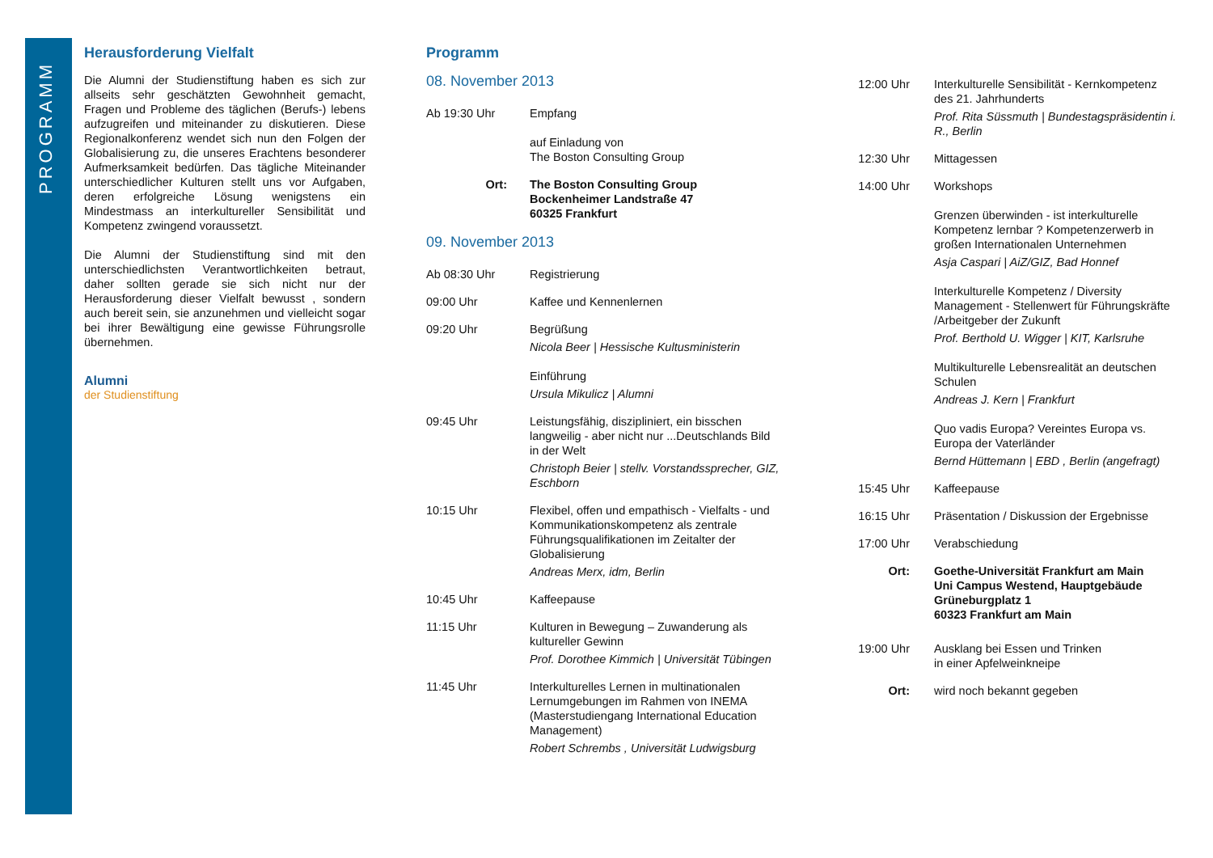PROGRAMM
Herausforderung Vielfalt
Die Alumni der Studienstiftung haben es sich zur allseits sehr geschätzten Gewohnheit gemacht, Fragen und Probleme des täglichen (Berufs-) lebens aufzugreifen und miteinander zu diskutieren. Diese Regionalkonferenz wendet sich nun den Folgen der Globalisierung zu, die unseres Erachtens besonderer Aufmerksamkeit bedürfen. Das tägliche Miteinander unterschiedlicher Kulturen stellt uns vor Aufgaben, deren erfolgreiche Lösung wenigstens ein Mindestmass an interkultureller Sensibilität und Kompetenz zwingend voraussetzt.
Die Alumni der Studienstiftung sind mit den unterschiedlichsten Verantwortlichkeiten betraut, daher sollten gerade sie sich nicht nur der Herausforderung dieser Vielfalt bewusst , sondern auch bereit sein, sie anzunehmen und vielleicht sogar bei ihrer Bewältigung eine gewisse Führungsrolle übernehmen.
Alumni
der Studienstiftung
Programm
08. November 2013
Ab 19:30 Uhr Empfang
auf Einladung von
The Boston Consulting Group
Ort: The Boston Consulting Group
Bockenheimer Landstraße 47
60325 Frankfurt
09. November 2013
Ab 08:30 Uhr Registrierung
09:00 Uhr Kaffee und Kennenlernen
09:20 Uhr Begrüßung
Nicola Beer | Hessische Kultusministerin
Einführung
Ursula Mikulicz | Alumni
09:45 Uhr Leistungsfähig, diszipliniert, ein bisschen langweilig - aber nicht nur ...Deutschlands Bild in der Welt
Christoph Beier | stellv. Vorstandssprecher, GIZ, Eschborn
10:15 Uhr Flexibel, offen und empathisch - Vielfalts - und Kommunikationskompetenz als zentrale Führungsqualifikationen im Zeitalter der Globalisierung
Andreas Merx, idm, Berlin
10:45 Uhr Kaffeepause
11:15 Uhr Kulturen in Bewegung – Zuwanderung als kultureller Gewinn
Prof. Dorothee Kimmich | Universität Tübingen
11:45 Uhr Interkulturelles Lernen in multinationalen Lernumgebungen im Rahmen von INEMA (Masterstudiengang International Education Management)
Robert Schrembs , Universität Ludwigsburg
12:00 Uhr Interkulturelle Sensibilität - Kernkompetenz des 21. Jahrhunderts
Prof. Rita Süssmuth | Bundestagspräsidentin i. R., Berlin
12:30 Uhr Mittagessen
14:00 Uhr Workshops
Grenzen überwinden - ist interkulturelle Kompetenz lernbar ? Kompetenzerwerb in großen Internationalen Unternehmen
Asja Caspari | AiZ/GIZ, Bad Honnef
Interkulturelle Kompetenz / Diversity Management - Stellenwert für Führungskräfte /Arbeitgeber der Zukunft
Prof. Berthold U. Wigger | KIT, Karlsruhe
Multikulturelle Lebensrealität an deutschen Schulen
Andreas J. Kern | Frankfurt
Quo vadis Europa? Vereintes Europa vs. Europa der Vaterländer
Bernd Hüttemann | EBD , Berlin (angefragt)
15:45 Uhr Kaffeepause
16:15 Uhr Präsentation / Diskussion der Ergebnisse
17:00 Uhr Verabschiedung
Ort: Goethe-Universität Frankfurt am Main
Uni Campus Westend, Hauptgebäude
Grüneburgplatz 1
60323 Frankfurt am Main
19:00 Uhr Ausklang bei Essen und Trinken
in einer Apfelweinkneipe
Ort: wird noch bekannt gegeben